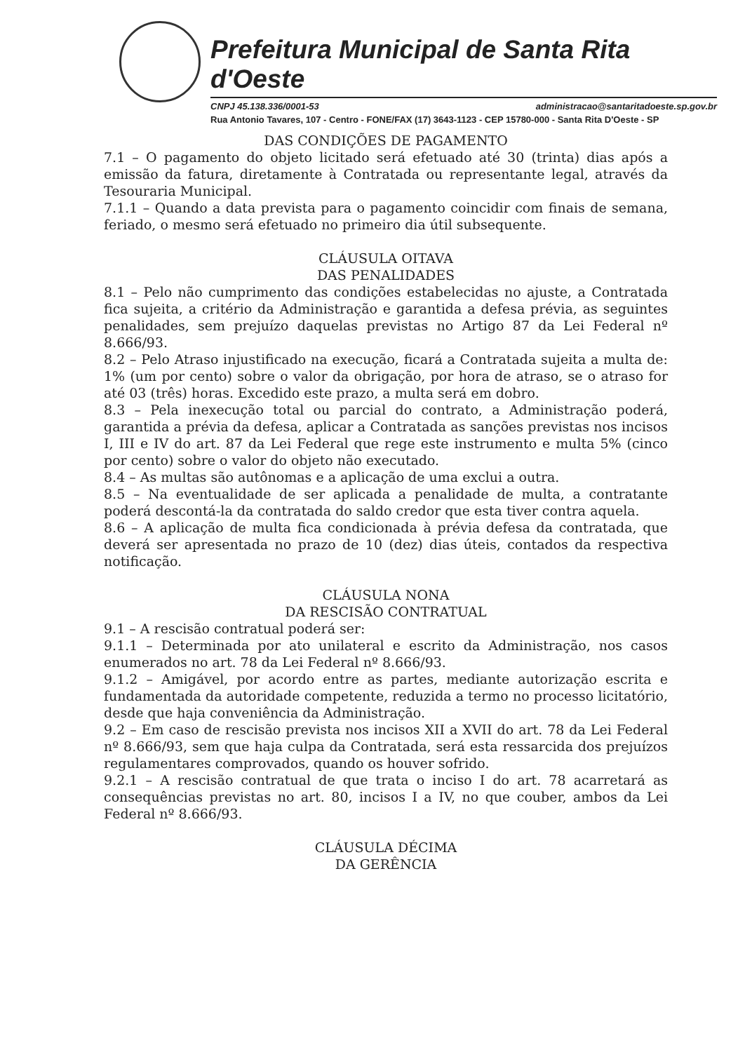Prefeitura Municipal de Santa Rita d'Oeste
CNPJ 45.138.336/0001-53 administracao@santaritadoeste.sp.gov.br
Rua Antonio Tavares, 107 - Centro - FONE/FAX (17) 3643-1123 - CEP 15780-000 - Santa Rita D'Oeste - SP
DAS CONDIÇÕES DE PAGAMENTO
7.1 – O pagamento do objeto licitado será efetuado até 30 (trinta) dias após a emissão da fatura, diretamente à Contratada ou representante legal, através da Tesouraria Municipal.
7.1.1 – Quando a data prevista para o pagamento coincidir com finais de semana, feriado, o mesmo será efetuado no primeiro dia útil subsequente.
CLÁUSULA OITAVA
DAS PENALIDADES
8.1 – Pelo não cumprimento das condições estabelecidas no ajuste, a Contratada fica sujeita, a critério da Administração e garantida a defesa prévia, as seguintes penalidades, sem prejuízo daquelas previstas no Artigo 87 da Lei Federal nº 8.666/93.
8.2 – Pelo Atraso injustificado na execução, ficará a Contratada sujeita a multa de: 1% (um por cento) sobre o valor da obrigação, por hora de atraso, se o atraso for até 03 (três) horas. Excedido este prazo, a multa será em dobro.
8.3 – Pela inexecução total ou parcial do contrato, a Administração poderá, garantida a prévia da defesa, aplicar a Contratada as sanções previstas nos incisos I, III e IV do art. 87 da Lei Federal que rege este instrumento e multa 5% (cinco por cento) sobre o valor do objeto não executado.
8.4 – As multas são autônomas e a aplicação de uma exclui a outra.
8.5 – Na eventualidade de ser aplicada a penalidade de multa, a contratante poderá descontá-la da contratada do saldo credor que esta tiver contra aquela.
8.6 – A aplicação de multa fica condicionada à prévia defesa da contratada, que deverá ser apresentada no prazo de 10 (dez) dias úteis, contados da respectiva notificação.
CLÁUSULA NONA
DA RESCISÃO CONTRATUAL
9.1 – A rescisão contratual poderá ser:
9.1.1 – Determinada por ato unilateral e escrito da Administração, nos casos enumerados no art. 78 da Lei Federal nº 8.666/93.
9.1.2 – Amigável, por acordo entre as partes, mediante autorização escrita e fundamentada da autoridade competente, reduzida a termo no processo licitatório, desde que haja conveniência da Administração.
9.2 – Em caso de rescisão prevista nos incisos XII a XVII do art. 78 da Lei Federal nº 8.666/93, sem que haja culpa da Contratada, será esta ressarcida dos prejuízos regulamentares comprovados, quando os houver sofrido.
9.2.1 – A rescisão contratual de que trata o inciso I do art. 78 acarretará as consequências previstas no art. 80, incisos I a IV, no que couber, ambos da Lei Federal nº 8.666/93.
CLÁUSULA DÉCIMA
DA GERÊNCIA